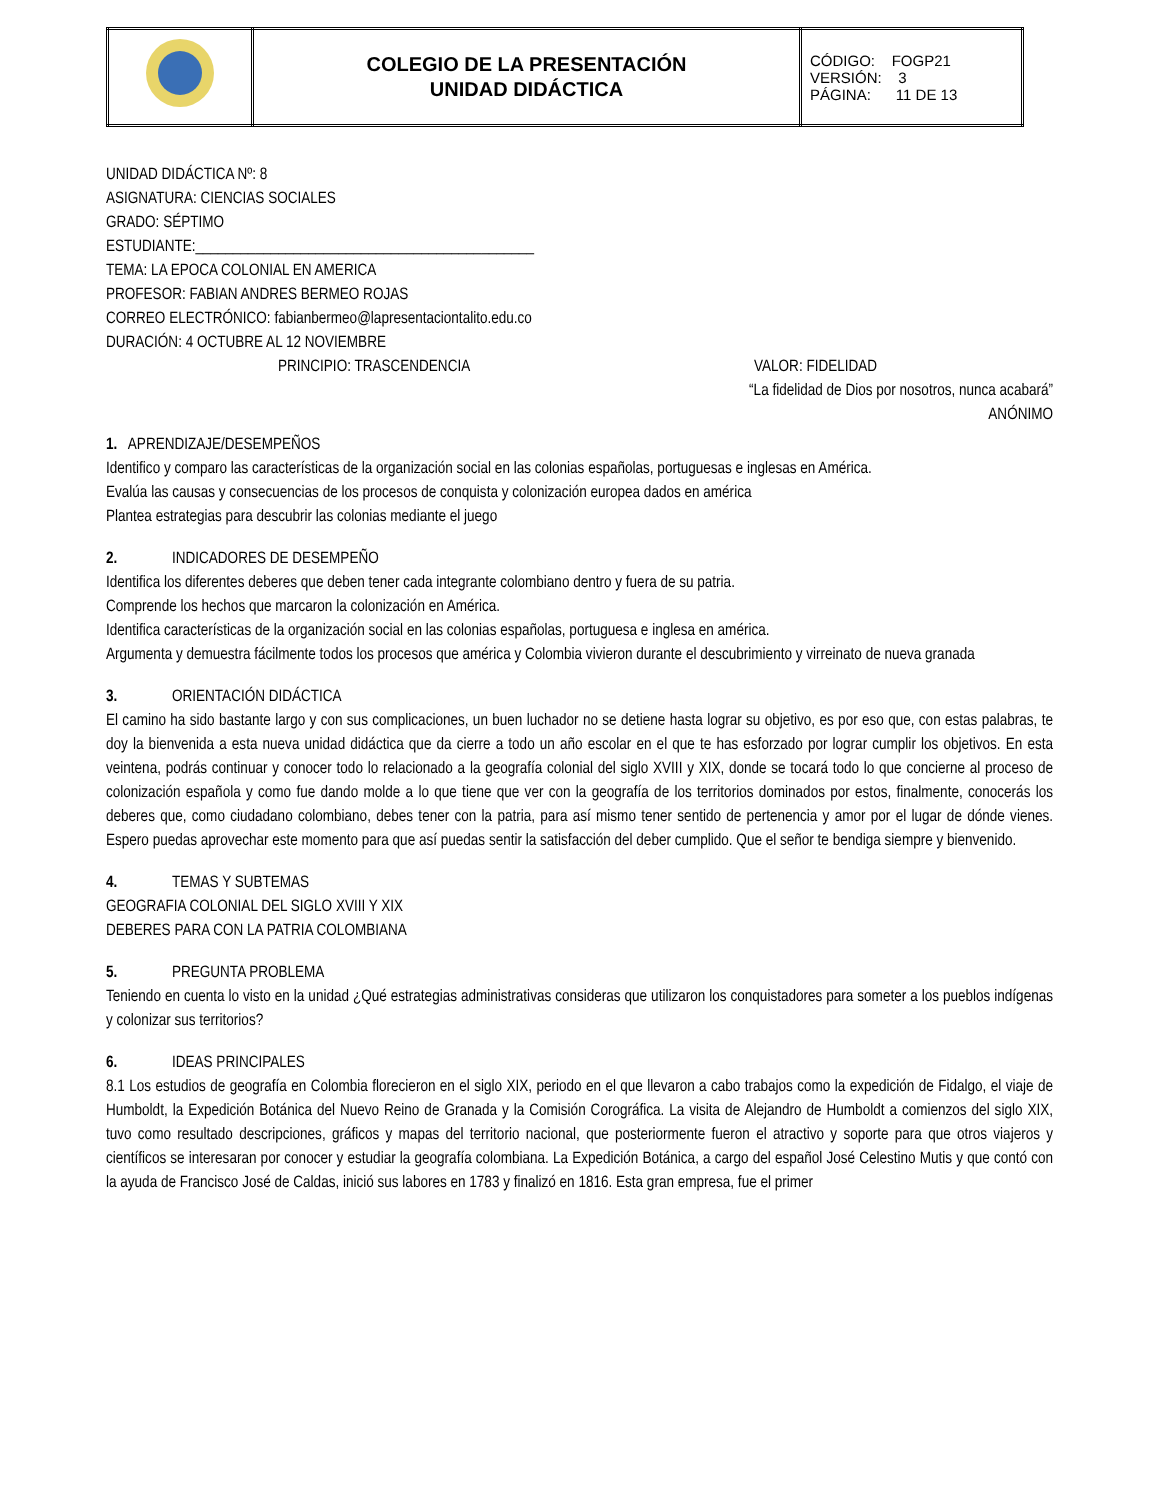| | COLEGIO DE LA PRESENTACIÓN UNIDAD DIDÁCTICA | CÓDIGO: FOGP21 VERSIÓN: 3 PÁGINA: 11 DE 13 |
UNIDAD DIDÁCTICA Nº: 8
ASIGNATURA: CIENCIAS SOCIALES
GRADO: SÉPTIMO
ESTUDIANTE:_____________________________________________
TEMA: LA EPOCA COLONIAL EN AMERICA
PROFESOR: FABIAN ANDRES BERMEO ROJAS
CORREO ELECTRÓNICO: fabianbermeo@lapresentaciontalito.edu.co
DURACIÓN: 4 OCTUBRE AL 12 NOVIEMBRE
PRINCIPIO: TRASCENDENCIA VALOR: FIDELIDAD
“La fidelidad de Dios por nosotros, nunca acabará”
ANÓNIMO
1. APRENDIZAJE/DESEMPEÑOS
Identifico y comparo las características de la organización social en las colonias españolas, portuguesas e inglesas en América.
Evalúa las causas y consecuencias de los procesos de conquista y colonización europea dados en américa
Plantea estrategias para descubrir las colonias mediante el juego
2. INDICADORES DE DESEMPEÑO
Identifica los diferentes deberes que deben tener cada integrante colombiano dentro y fuera de su patria.
Comprende los hechos que marcaron la colonización en América.
Identifica características de la organización social en las colonias españolas, portuguesa e inglesa en américa.
Argumenta y demuestra fácilmente todos los procesos que américa y Colombia vivieron durante el descubrimiento y virreinato de nueva granada
3. ORIENTACIÓN DIDÁCTICA
El camino ha sido bastante largo y con sus complicaciones, un buen luchador no se detiene hasta lograr su objetivo, es por eso que, con estas palabras, te doy la bienvenida a esta nueva unidad didáctica que da cierre a todo un año escolar en el que te has esforzado por lograr cumplir los objetivos. En esta veintena, podrás continuar y conocer todo lo relacionado a la geografía colonial del siglo XVIII y XIX, donde se tocará todo lo que concierne al proceso de colonización española y como fue dando molde a lo que tiene que ver con la geografía de los territorios dominados por estos, finalmente, conocerás los deberes que, como ciudadano colombiano, debes tener con la patria, para así mismo tener sentido de pertenencia y amor por el lugar de dónde vienes. Espero puedas aprovechar este momento para que así puedas sentir la satisfacción del deber cumplido. Que el señor te bendiga siempre y bienvenido.
4. TEMAS Y SUBTEMAS
GEOGRAFIA COLONIAL DEL SIGLO XVIII Y XIX
DEBERES PARA CON LA PATRIA COLOMBIANA
5. PREGUNTA PROBLEMA
Teniendo en cuenta lo visto en la unidad ¿Qué estrategias administrativas consideras que utilizaron los conquistadores para someter a los pueblos indígenas y colonizar sus territorios?
6. IDEAS PRINCIPALES
8.1 Los estudios de geografía en Colombia florecieron en el siglo XIX, periodo en el que llevaron a cabo trabajos como la expedición de Fidalgo, el viaje de Humboldt, la Expedición Botánica del Nuevo Reino de Granada y la Comisión Corográfica. La visita de Alejandro de Humboldt a comienzos del siglo XIX, tuvo como resultado descripciones, gráficos y mapas del territorio nacional, que posteriormente fueron el atractivo y soporte para que otros viajeros y científicos se interesaran por conocer y estudiar la geografía colombiana. La Expedición Botánica, a cargo del español José Celestino Mutis y que contó con la ayuda de Francisco José de Caldas, inició sus labores en 1783 y finalizó en 1816. Esta gran empresa, fue el primer